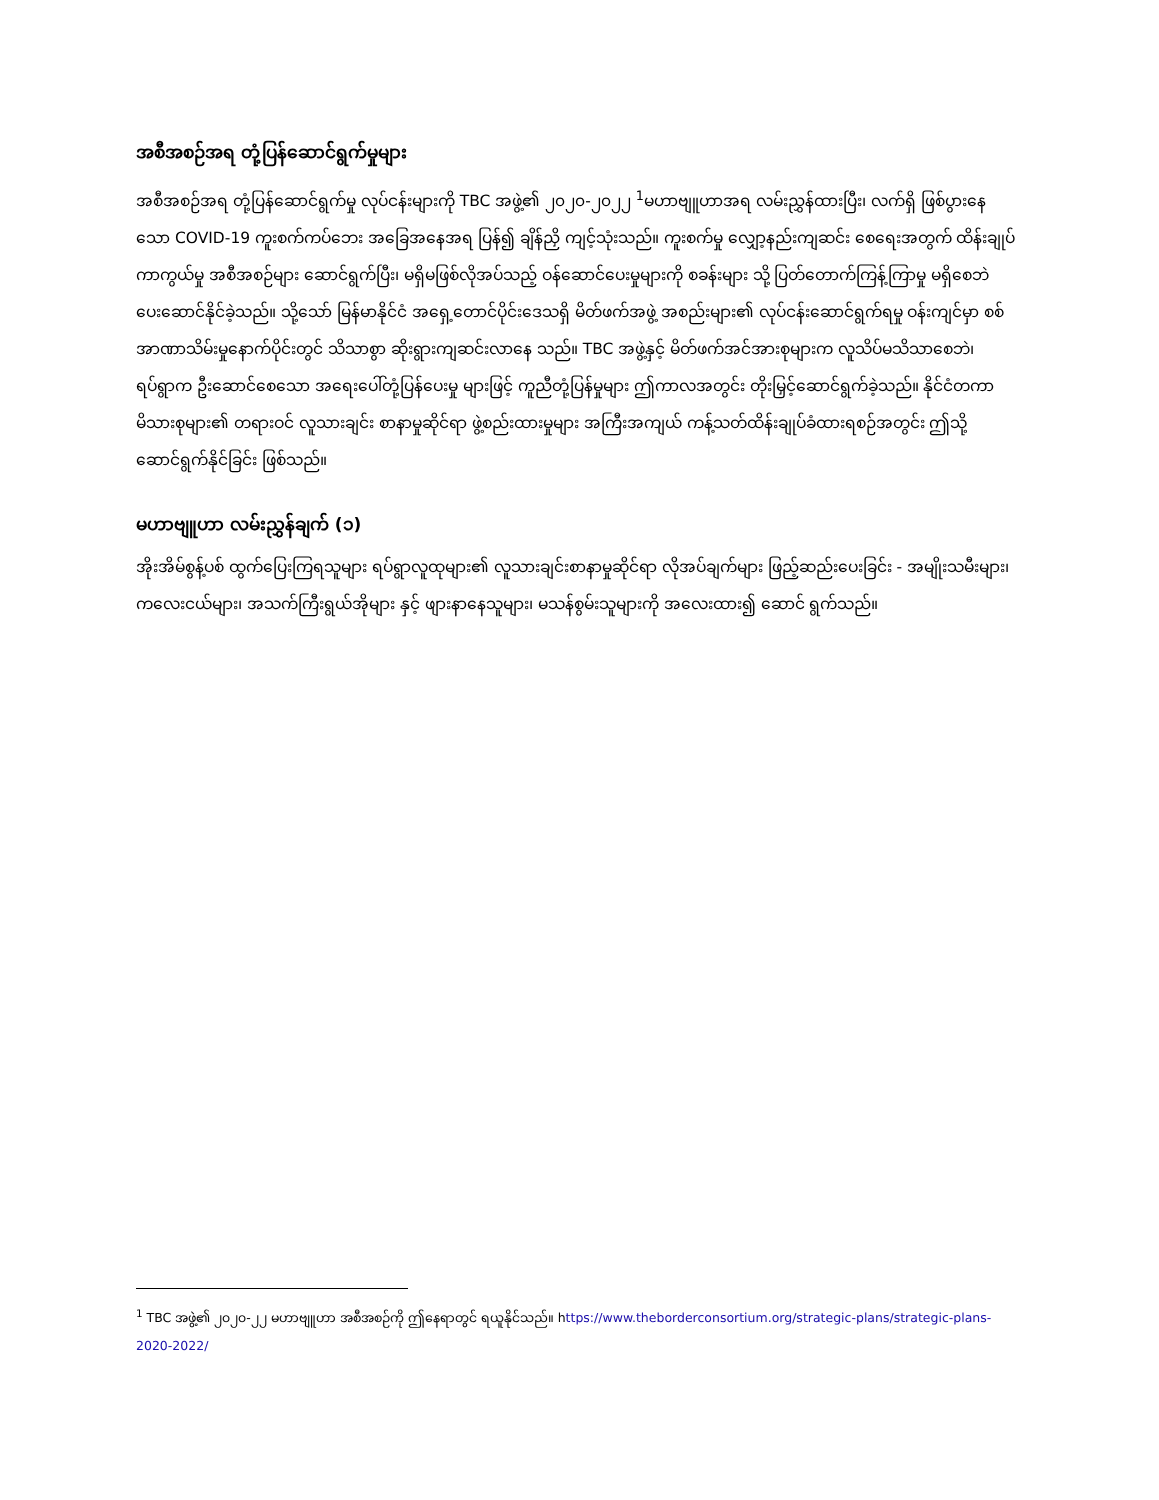အစီအစဉ်အရ တုံ့ပြန်ဆောင်ရွက်မှုများ
အစီအစဉ်အရ တုံ့ပြန်ဆောင်ရွက်မှု လုပ်ငန်းများကို TBC အဖွဲ့၏ ၂၀၂၀-၂၀၂၂ <sup>1</sup>မဟာဗျူဟာအရ လမ်းညွှန်ထားပြီး၊ လက်ရှိ ဖြစ်ပွားနေသော COVID-19 ကူးစက်ကပ်ဘေး အခြေအနေအရ ပြန်၍ ချိန်ညှိ ကျင့်သုံးသည်။ ကူးစက်မှု လျှော့နည်းကျဆင်း စေရေးအတွက် ထိန်းချုပ် ကာကွယ်မှု အစီအစဉ်များ ဆောင်ရွက်ပြီး၊ မရှိမဖြစ်လိုအပ်သည့် ဝန်ဆောင်ပေးမှုများကို စခန်းများ သို့ ပြတ်တောက်ကြန့်ကြာမှု မရှိစေဘဲ ပေးဆောင်နိုင်ခဲ့သည်။ သို့သော် မြန်မာနိုင်ငံ အရှေ့တောင်ပိုင်းဒေသရှိ မိတ်ဖက်အဖွဲ့ အစည်းများ၏ လုပ်ငန်းဆောင်ရွက်ရမှု ဝန်းကျင်မှာ စစ်အာဏာသိမ်းမှုနောက်ပိုင်းတွင် သိသာစွာ ဆိုးရွားကျဆင်းလာနေ သည်။ TBC အဖွဲ့နှင့် မိတ်ဖက်အင်အားစုများက လူသိပ်မသိသာစေဘဲ၊ ရပ်ရွာက ဦးဆောင်စေသော အရေးပေါ်တုံ့ပြန်ပေးမှု များဖြင့် ကူညီတုံ့ပြန်မှုများ ဤကာလအတွင်း တိုးမြှင့်ဆောင်ရွက်ခဲ့သည်။ နိုင်ငံတကာမိသားစုများ၏ တရားဝင် လူသားချင်း စာနာမှုဆိုင်ရာ ဖွဲ့စည်းထားမှုများ အကြီးအကျယ် ကန့်သတ်ထိန်းချုပ်ခံထားရစဉ်အတွင်း ဤသို့ဆောင်ရွက်နိုင်ခြင်း ဖြစ်သည်။
မဟာဗျူဟာ လမ်းညွှန်ချက် (၁)
အိုးအိမ်စွန့်ပစ် ထွက်ပြေးကြရသူများ ရပ်ရွာလူထုများ၏ လူသားချင်းစာနာမှုဆိုင်ရာ လိုအပ်ချက်များ ဖြည့်ဆည်းပေးခြင်း - အမျိုးသမီးများ၊ ကလေးငယ်များ၊ အသက်ကြီးရွယ်အိုများ နှင့် ဖျားနာနေသူများ၊ မသန်စွမ်းသူများကို အလေးထား၍ ဆောင် ရွက်သည်။
<sup>1</sup> TBC အဖွဲ့၏ ၂၀၂၀-၂၂ မဟာဗျူဟာ အစီအစဉ်ကို ဤနေရာတွင် ရယူနိုင်သည်။ https://www.theborderconsortium.org/strategic-plans/strategic-plans-2020-2022/